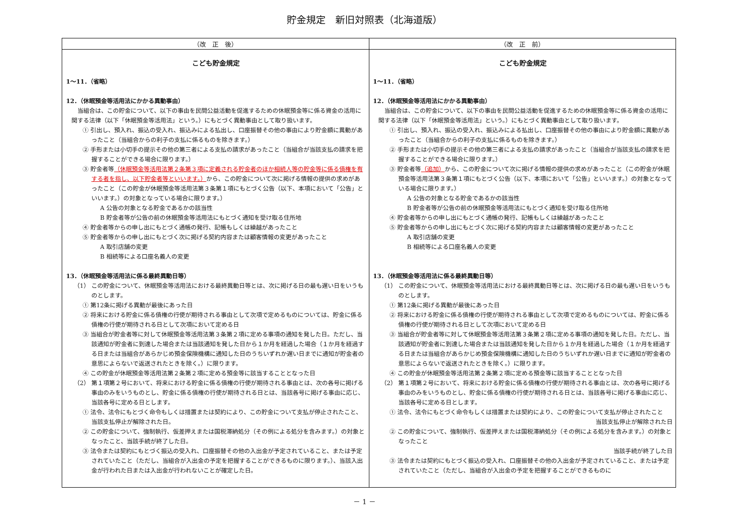貯金規定　新旧対照表（北海道版）
| （改 正 後） | （改 正 前） |
| --- | --- |
| こども貯金規定 1～11．（省略） 12．（休眠預金等活用法にかかる異動事由） 当組合は、この貯金について、以下の事由を民間公益活動を促進するための休眠預金等に係る資金の活用に関する法律（以下「休眠預金等活用法」という。）にもとづく異動事由として取り扱います。 ① 引出し、預入れ、振込の受入れ、振込みによる払出し、口座振替その他の事由により貯金額に異動があったこと（当組合からの利子の支払に係るものを除きます。） ② 手形または小切手の提示その他の第三者による支払の請求があったこと（当組合が当該支払の請求を把握することができる場合に限ります。） ③ 貯金者等 （休眠預金等活用法第２条第３項に定義される貯金者のほか相続人等の貯金等に係る債権を有する者を指し、以下貯金者等といいます。） から、この貯金について次に掲げる情報の提供の求めがあったこと（この貯金が休眠預金等活用法第３条第１項にもとづく公告（以下、本項において「公告」といいます。）の対象となっている場合に限ります。） A 公告の対象となる貯金であるかの該当性 B 貯金者等が公告の前の休眠預金等活用法にもとづく通知を受け取る住所地 ④ 貯金者等からの申し出にもとづく通帳の発行、記帳もしくは繰越があったこと ⑤ 貯金者等からの申し出にもとづく次に掲げる契約内容または顧客情報の変更があったこと A 取引店舗の変更 B 相続等による口座名義人の変更 13．（休眠預金等活用法に係る最終異動日等） （1） この貯金について、休眠預金等活用法における最終異動日等とは、次に掲げる日の最も遅い日をいうものとします。 ① 第12条に掲げる異動が最後にあった日 ② 将来における貯金に係る債権の行使が期待される事由として次項で定めるものについては、貯金に係る債権の行使が期待される日として次項において定める日 ③ 当組合が貯金者等に対して休眠預金等活用法第３条第２項に定める事項の通知を発した日。ただし、当該通知が貯金者に到達した場合または当該通知を発した日から１か月を経過した場合（１か月を経過する日または当組合があらかじめ預金保険機構に通知した日のうちいずれか遅い日までに通知が貯金者の意思によらないで返送されたときを除く。）に限ります。 ④ この貯金が休眠預金等活用法第２条第２項に定める預金等に該当することとなった日 （2） 第１項第２号において、将来における貯金に係る債権の行使が期待される事由とは、次の各号に掲げる事由のみをいうものとし、貯金に係る債権の行使が期待される日とは、当該各号に掲げる事由に応じ、当該各号に定める日とします。 ① 法令、法令にもとづく命令もしくは措置または契約により、この貯金について支払が停止されたこと、当該支払停止が解除された日。 ② この貯金について、強制執行、仮差押えまたは国税滞納処分（その例による処分を含みます。）の対象となったこと、当該手続が終了した日。 ③ 法令または契約にもとづく振込の受入れ、口座振替その他の入出金が予定されていること、または予定されていたこと（ただし、当組合が入出金の予定を把握することができるものに限ります。）、当該入出金が行われた日または入出金が行われないことが確定した日。 | こども貯金規定 1～11．（省略） 12．（休眠預金等活用法にかかる異動事由） 当組合は、この貯金について、以下の事由を民間公益活動を促進するための休眠預金等に係る資金の活用に関する法律（以下「休眠預金等活用法」という。）にもとづく異動事由として取り扱います。 ① 引出し、預入れ、振込の受入れ、振込みによる払出し、口座振替その他の事由により貯金額に異動があったこと（当組合からの利子の支払に係るものを除きます。） ② 手形または小切手の提示その他の第三者による支払の請求があったこと（当組合が当該支払の請求を把握することができる場合に限ります。） ③ 貯金者等 （追加） から、この貯金について次に掲げる情報の提供の求めがあったこと（この貯金が休眠預金等活用法第３条第１項にもとづく公告（以下、本項において「公告」といいます。）の対象となっている場合に限ります。） A 公告の対象となる貯金であるかの該当性 B 貯金者等が公告の前の休眠預金等活用法にもとづく通知を受け取る住所地 ④ 貯金者等からの申し出にもとづく通帳の発行、記帳もしくは繰越があったこと ⑤ 貯金者等からの申し出にもとづく次に掲げる契約内容または顧客情報の変更があったこと A 取引店舗の変更 B 相続等による口座名義人の変更 13．（休眠預金等活用法に係る最終異動日等） （1） この貯金について、休眠預金等活用法における最終異動日等とは、次に掲げる日の最も遅い日をいうものとします。 ① 第12条に掲げる異動が最後にあった日 ② 将来における貯金に係る債権の行使が期待される事由として次項で定めるものについては、貯金に係る債権の行使が期待される日として次項において定める日 ③ 当組合が貯金者等に対して休眠預金等活用法第３条第２項に定める事項の通知を発した日。ただし、当該通知が貯金者に到達した場合または当該通知を発した日から１か月を経過した場合（１か月を経過する日または当組合があらかじめ預金保険機構に通知した日のうちいずれか遅い日までに通知が貯金者の意思によらないで返送されたときを除く。）に限ります。 ④ この貯金が休眠預金等活用法第２条第２項に定める預金等に該当することとなった日 （2） 第１項第２号において、将来における貯金に係る債権の行使が期待される事由とは、次の各号に掲げる事由のみをいうものとし、貯金に係る債権の行使が期待される日とは、当該各号に掲げる事由に応じ、当該各号に定める日とします。 ① 法令、法令にもとづく命令もしくは措置または契約により、この貯金について支払が停止されたこと 当該支払停止が解除された日 ② この貯金について、強制執行、仮差押えまたは国税滞納処分（その例による処分を含みます。）の対象となったこと 当該手続が終了した日 ③ 法令または契約にもとづく振込の受入れ、口座振替その他の入出金が予定されていること、または予定されていたこと（ただし、当組合が入出金の予定を把握することができるものに |
－ 1 －